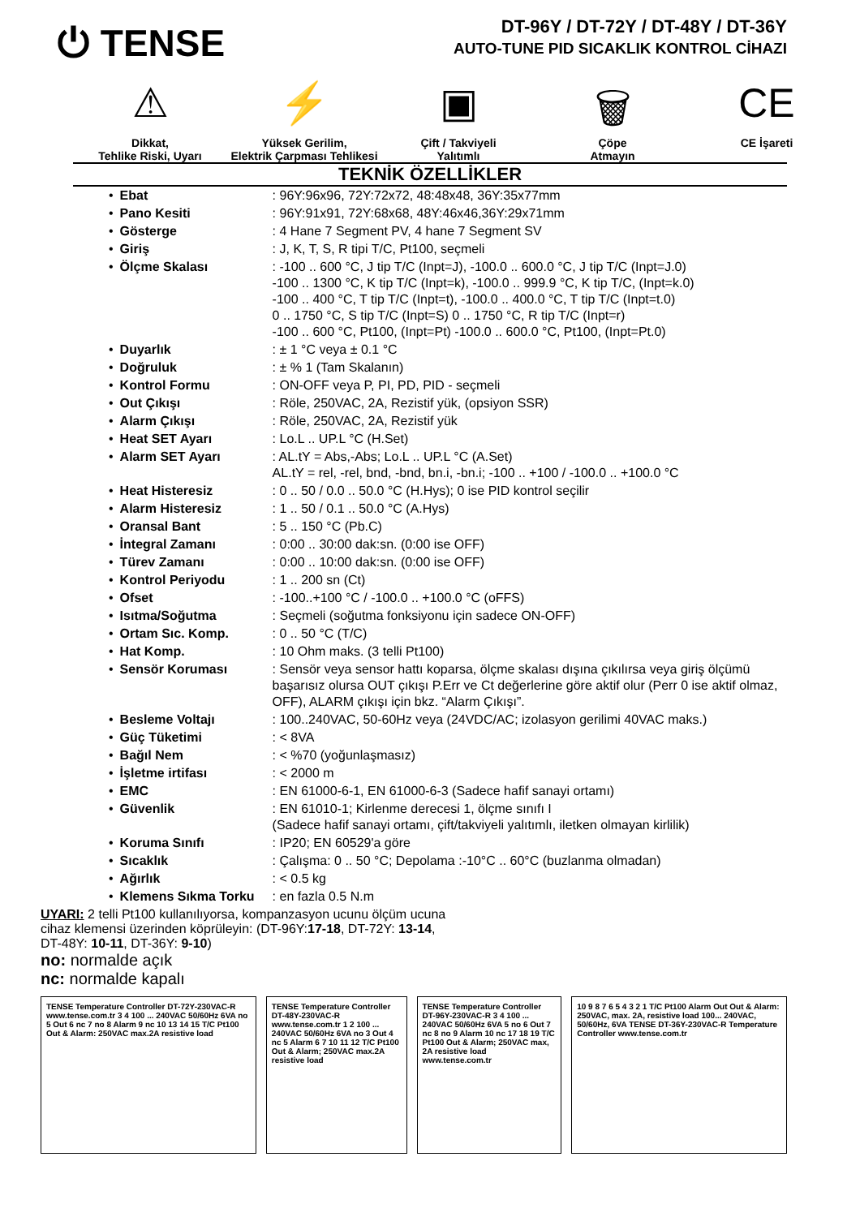⏻ TENSE
DT-96Y / DT-72Y / DT-48Y / DT-36Y
AUTO-TUNE PID SICAKLIK KONTROL CİHAZI
⚠
Dikkat,
Tehlike Riski, Uyarı
⚡
Yüksek Gerilim,
Elektrik Çarpması Tehlikesi
▣
Çift / Takviyeli
Yalıtımlı
🗑
Çöpe
Atmayın
CE
CE İşareti
TEKNİK ÖZELLİKLER
| • | Ebat | : 96Y:96x96, 72Y:72x72, 48:48x48, 36Y:35x77mm |
| • | Pano Kesiti | : 96Y:91x91, 72Y:68x68, 48Y:46x46,36Y:29x71mm |
| • | Gösterge | : 4 Hane 7 Segment PV, 4 hane 7 Segment SV |
| • | Giriş | : J, K, T, S, R tipi T/C, Pt100, seçmeli |
| • | Ölçme Skalası | : -100 .. 600 °C, J tip T/C (Inpt=J), -100.0 .. 600.0 °C, J tip T/C (Inpt=J.0) -100 .. 1300 °C, K tip T/C (Inpt=k), -100.0 .. 999.9 °C, K tip T/C, (Inpt=k.0) -100 .. 400 °C, T tip T/C (Inpt=t), -100.0 .. 400.0 °C, T tip T/C (Inpt=t.0) 0 .. 1750 °C, S tip T/C (Inpt=S) 0 .. 1750 °C, R tip T/C (Inpt=r) -100 .. 600 °C, Pt100, (Inpt=Pt) -100.0 .. 600.0 °C, Pt100, (Inpt=Pt.0) |
| • | Duyarlık | : ± 1 °C veya ± 0.1 °C |
| • | Doğruluk | : ± % 1 (Tam Skalanın) |
| • | Kontrol Formu | : ON-OFF veya P, PI, PD, PID - seçmeli |
| • | Out Çıkışı | : Röle, 250VAC, 2A, Rezistif yük, (opsiyon SSR) |
| • | Alarm Çıkışı | : Röle, 250VAC, 2A, Rezistif yük |
| • | Heat SET Ayarı | : Lo.L .. UP.L °C (H.Set) |
| • | Alarm SET Ayarı | : AL.tY = Abs,-Abs; Lo.L .. UP.L °C (A.Set) AL.tY = rel, -rel, bnd, -bnd, bn.i, -bn.i; -100 .. +100 / -100.0 .. +100.0 °C |
| • | Heat Histeresiz | : 0 .. 50 / 0.0 .. 50.0 °C (H.Hys); 0 ise PID kontrol seçilir |
| • | Alarm Histeresiz | : 1 .. 50 / 0.1 .. 50.0 °C (A.Hys) |
| • | Oransal Bant | : 5 .. 150 °C (Pb.C) |
| • | İntegral Zamanı | : 0:00 .. 30:00 dak:sn. (0:00 ise OFF) |
| • | Türev Zamanı | : 0:00 .. 10:00 dak:sn. (0:00 ise OFF) |
| • | Kontrol Periyodu | : 1 .. 200 sn (Ct) |
| • | Ofset | : -100..+100 °C / -100.0 .. +100.0 °C (oFFS) |
| • | Isıtma/Soğutma | : Seçmeli (soğutma fonksiyonu için sadece ON-OFF) |
| • | Ortam Sıc. Komp. | : 0 .. 50 °C (T/C) |
| • | Hat Komp. | : 10 Ohm maks. (3 telli Pt100) |
| • | Sensör Koruması | : Sensör veya sensor hattı koparsa, ölçme skalası dışına çıkılırsa veya giriş ölçümü başarısız olursa OUT çıkışı P.Err ve Ct değerlerine göre aktif olur (Perr 0 ise aktif olmaz, OFF), ALARM çıkışı için bkz. “Alarm Çıkışı”. |
| • | Besleme Voltajı | : 100..240VAC, 50-60Hz veya (24VDC/AC; izolasyon gerilimi 40VAC maks.) |
| • | Güç Tüketimi | : < 8VA |
| • | Bağıl Nem | : < %70 (yoğunlaşmasız) |
| • | İşletme irtifası | : < 2000 m |
| • | EMC | : EN 61000-6-1, EN 61000-6-3 (Sadece hafif sanayi ortamı) |
| • | Güvenlik | : EN 61010-1; Kirlenme derecesi 1, ölçme sınıfı I (Sadece hafif sanayi ortamı, çift/takviyeli yalıtımlı, iletken olmayan kirlilik) |
| • | Koruma Sınıfı | : IP20; EN 60529'a göre |
| • | Sıcaklık | : Çalışma: 0 .. 50 °C; Depolama :-10°C .. 60°C (buzlanma olmadan) |
| • | Ağırlık | : < 0.5 kg |
| • | Klemens Sıkma Torku | : en fazla 0.5 N.m |
UYARI: 2 telli Pt100 kullanılıyorsa, kompanzasyon ucunu ölçüm ucuna
cihaz klemensi üzerinden köprüleyin: (DT-96Y:17-18, DT-72Y: 13-14,
DT-48Y: 10-11, DT-36Y: 9-10)
no: normalde açık
nc: normalde kapalı
TENSE Temperature Controller DT-72Y-230VAC-R www.tense.com.tr 3 4 100 ... 240VAC 50/60Hz 6VA no 5 Out 6 nc 7 no 8 Alarm 9 nc 10 13 14 15 T/C Pt100 Out & Alarm: 250VAC max.2A resistive load
TENSE Temperature Controller DT-48Y-230VAC-R www.tense.com.tr 1 2 100 ... 240VAC 50/60Hz 6VA no 3 Out 4 nc 5 Alarm 6 7 10 11 12 T/C Pt100 Out & Alarm; 250VAC max.2A resistive load
TENSE Temperature Controller DT-96Y-230VAC-R 3 4 100 ... 240VAC 50/60Hz 6VA 5 no 6 Out 7 nc 8 no 9 Alarm 10 nc 17 18 19 T/C Pt100 Out & Alarm; 250VAC max, 2A resistive load www.tense.com.tr
10 9 8 7 6 5 4 3 2 1 T/C Pt100 Alarm Out Out & Alarm: 250VAC, max. 2A, resistive load 100... 240VAC, 50/60Hz, 6VA TENSE DT-36Y-230VAC-R Temperature Controller www.tense.com.tr